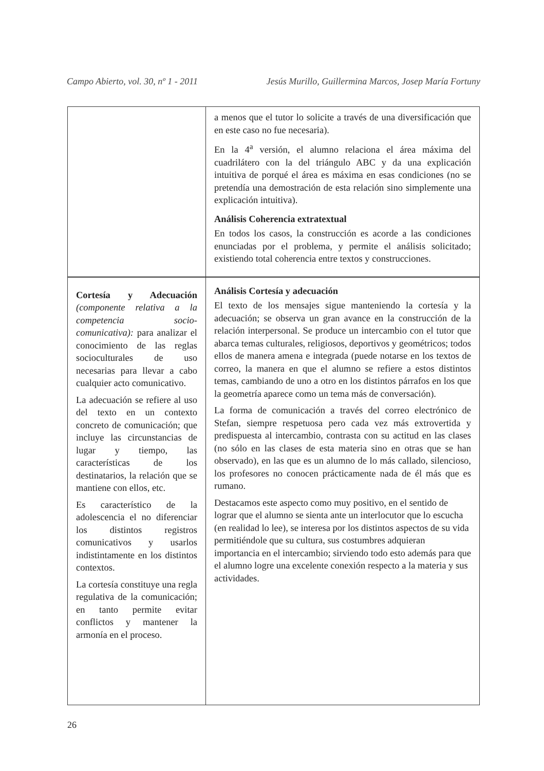Campo Abierto, vol. 30, nº 1 - 2011 Jesús Murillo, Guillermina Marcos, Josep María Fortuny
| | a menos que el tutor lo solicite a través de una diversificación que en este caso no fue necesaria). En la 4<sup>a</sup> versión, el alumno relaciona el área máxima del cuadrilátero con la del triángulo ABC y da una explicación intuitiva de porqué el área es máxima en esas condiciones (no se pretendía una demostración de esta relación sino simplemente una explicación intuitiva). Análisis Coherencia extratextual En todos los casos, la construcción es acorde a las condiciones enunciadas por el problema, y permite el análisis solicitado; existiendo total coherencia entre textos y construcciones. |
| Cortesía y Adecuación (componente relativa a la competencia socio- comunicativa): para analizar el conocimiento de las reglas socioculturales de uso necesarias para llevar a cabo cualquier acto comunicativo. La adecuación se refiere al uso del texto en un contexto concreto de comunicación; que incluye las circunstancias de lugar y tiempo, las características de los destinatarios, la relación que se mantiene con ellos, etc. Es característico de la adolescencia el no diferenciar los distintos registros comunicativos y usarlos indistintamente en los distintos contextos. La cortesía constituye una regla regulativa de la comunicación; en tanto permite evitar conflictos y mantener la armonía en el proceso. | Análisis Cortesía y adecuación El texto de los mensajes sigue manteniendo la cortesía y la adecuación; se observa un gran avance en la construcción de la relación interpersonal. Se produce un intercambio con el tutor que abarca temas culturales, religiosos, deportivos y geométricos; todos ellos de manera amena e integrada (puede notarse en los textos de correo, la manera en que el alumno se refiere a estos distintos temas, cambiando de uno a otro en los distintos párrafos en los que la geometría aparece como un tema más de conversación). La forma de comunicación a través del correo electrónico de Stefan, siempre respetuosa pero cada vez más extrovertida y predispuesta al intercambio, contrasta con su actitud en las clases (no sólo en las clases de esta materia sino en otras que se han observado), en las que es un alumno de lo más callado, silencioso, los profesores no conocen prácticamente nada de él más que es rumano. Destacamos este aspecto como muy positivo, en el sentido de lograr que el alumno se sienta ante un interlocutor que lo escucha (en realidad lo lee), se interesa por los distintos aspectos de su vida permitiéndole que su cultura, sus costumbres adquieran importancia en el intercambio; sirviendo todo esto además para que el alumno logre una excelente conexión respecto a la materia y sus actividades. |
26